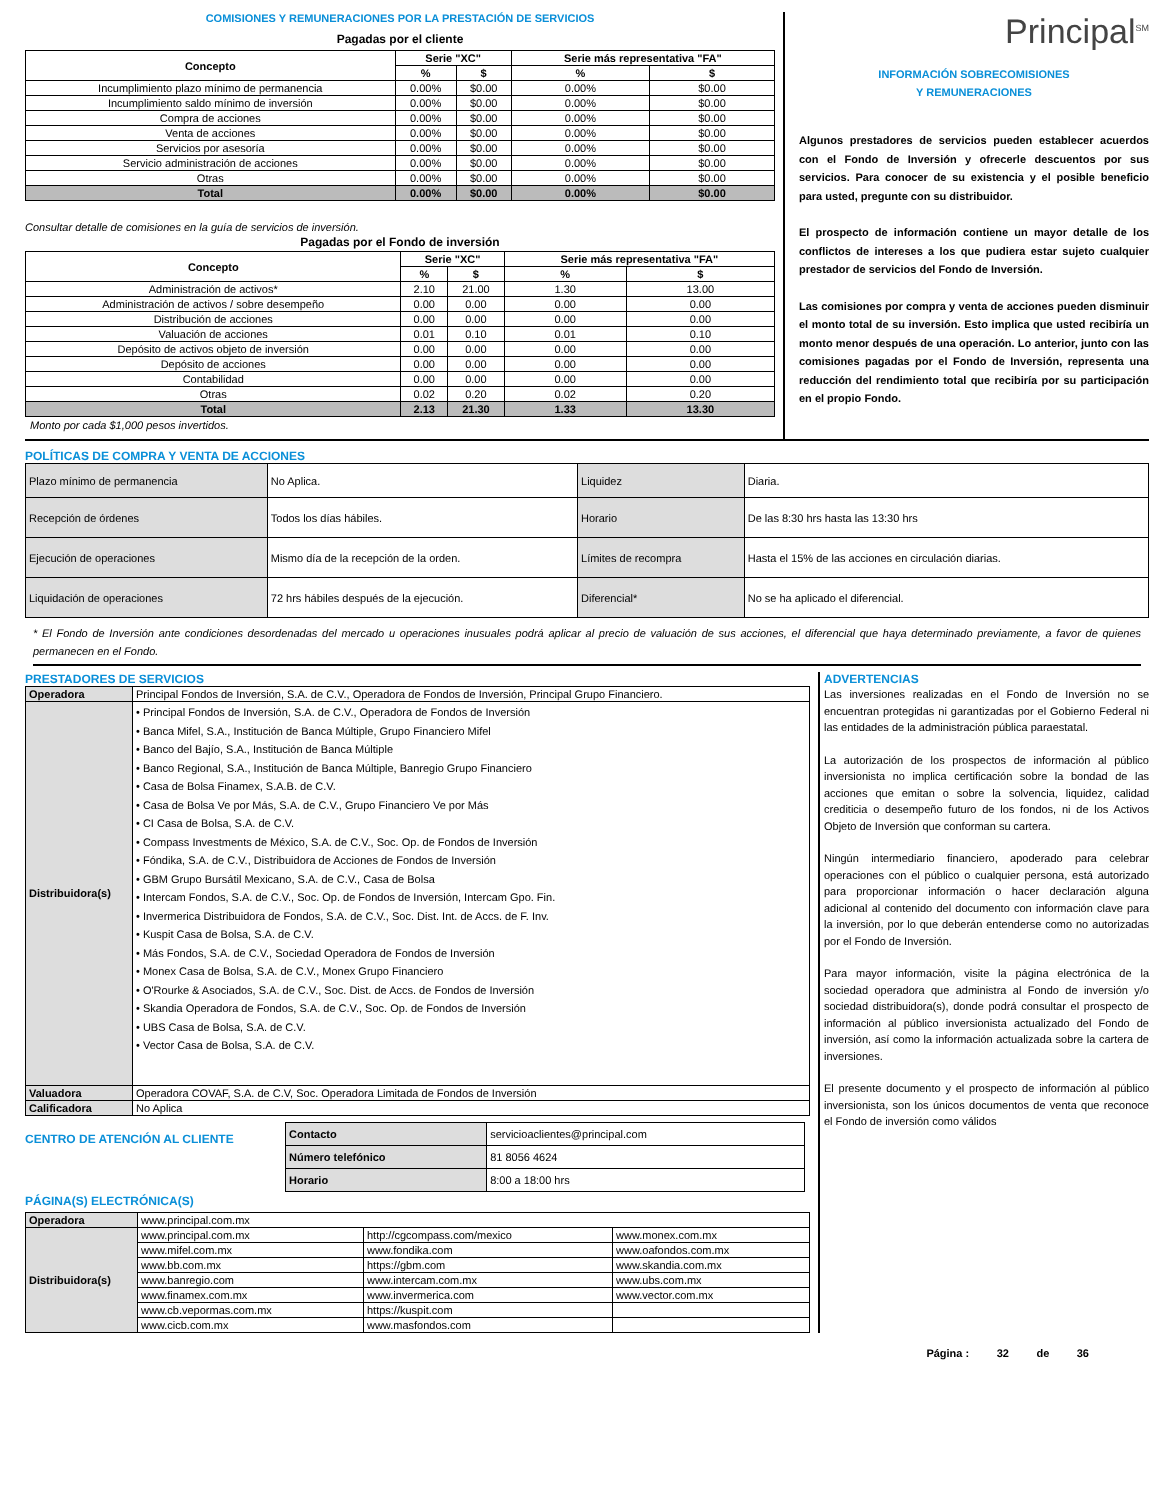COMISIONES Y REMUNERACIONES POR LA PRESTACIÓN DE SERVICIOS
Pagadas por el cliente
| Concepto | Serie "XC" | | Serie más representativa "FA" | |
| --- | --- | --- | --- | --- |
| | % | $ | % | $ |
| Incumplimiento plazo mínimo de permanencia | 0.00% | $0.00 | 0.00% | $0.00 |
| Incumplimiento saldo mínimo de inversión | 0.00% | $0.00 | 0.00% | $0.00 |
| Compra de acciones | 0.00% | $0.00 | 0.00% | $0.00 |
| Venta de acciones | 0.00% | $0.00 | 0.00% | $0.00 |
| Servicios por asesoría | 0.00% | $0.00 | 0.00% | $0.00 |
| Servicio administración de acciones | 0.00% | $0.00 | 0.00% | $0.00 |
| Otras | 0.00% | $0.00 | 0.00% | $0.00 |
| Total | 0.00% | $0.00 | 0.00% | $0.00 |
Consultar detalle de comisiones en la guía de servicios de inversión.
Pagadas por el Fondo de inversión
| Concepto | Serie "XC" | | Serie más representativa "FA" | |
| --- | --- | --- | --- | --- |
| | % | $ | % | $ |
| Administración de activos* | 2.10 | 21.00 | 1.30 | 13.00 |
| Administración de activos / sobre desempeño | 0.00 | 0.00 | 0.00 | 0.00 |
| Distribución de acciones | 0.00 | 0.00 | 0.00 | 0.00 |
| Valuación de acciones | 0.01 | 0.10 | 0.01 | 0.10 |
| Depósito de activos objeto de inversión | 0.00 | 0.00 | 0.00 | 0.00 |
| Depósito de acciones | 0.00 | 0.00 | 0.00 | 0.00 |
| Contabilidad | 0.00 | 0.00 | 0.00 | 0.00 |
| Otras | 0.02 | 0.20 | 0.02 | 0.20 |
| Total | 2.13 | 21.30 | 1.33 | 13.30 |
Monto por cada $1,000 pesos invertidos.
Principal<sup>SM</sup>
INFORMACIÓN SOBRECOMISIONES
Y REMUNERACIONES
Algunos prestadores de servicios pueden establecer acuerdos con el Fondo de Inversión y ofrecerle descuentos por sus servicios. Para conocer de su existencia y el posible beneficio para usted, pregunte con su distribuidor.
El prospecto de información contiene un mayor detalle de los conflictos de intereses a los que pudiera estar sujeto cualquier prestador de servicios del Fondo de Inversión.
Las comisiones por compra y venta de acciones pueden disminuir el monto total de su inversión. Esto implica que usted recibiría un monto menor después de una operación. Lo anterior, junto con las comisiones pagadas por el Fondo de Inversión, representa una reducción del rendimiento total que recibiría por su participación en el propio Fondo.
POLÍTICAS DE COMPRA Y VENTA DE ACCIONES
| Plazo mínimo de permanencia | No Aplica. | Liquidez | Diaria. |
| Recepción de órdenes | Todos los días hábiles. | Horario | De las 8:30 hrs hasta las 13:30 hrs |
| Ejecución de operaciones | Mismo día de la recepción de la orden. | Límites de recompra | Hasta el 15% de las acciones en circulación diarias. |
| Liquidación de operaciones | 72 hrs hábiles después de la ejecución. | Diferencial* | No se ha aplicado el diferencial. |
* El Fondo de Inversión ante condiciones desordenadas del mercado u operaciones inusuales podrá aplicar al precio de valuación de sus acciones, el diferencial que haya determinado previamente, a favor de quienes permanecen en el Fondo.
PRESTADORES DE SERVICIOS
| Operadora | Principal Fondos de Inversión, S.A. de C.V., Operadora de Fondos de Inversión, Principal Grupo Financiero. |
| Distribuidora(s) | • Principal Fondos de Inversión, S.A. de C.V., Operadora de Fondos de Inversión • Banca Mifel, S.A., Institución de Banca Múltiple, Grupo Financiero Mifel • Banco del Bajío, S.A., Institución de Banca Múltiple • Banco Regional, S.A., Institución de Banca Múltiple, Banregio Grupo Financiero • Casa de Bolsa Finamex, S.A.B. de C.V. • Casa de Bolsa Ve por Más, S.A. de C.V., Grupo Financiero Ve por Más • CI Casa de Bolsa, S.A. de C.V. • Compass Investments de México, S.A. de C.V., Soc. Op. de Fondos de Inversión • Fóndika, S.A. de C.V., Distribuidora de Acciones de Fondos de Inversión • GBM Grupo Bursátil Mexicano, S.A. de C.V., Casa de Bolsa • Intercam Fondos, S.A. de C.V., Soc. Op. de Fondos de Inversión, Intercam Gpo. Fin. • Invermerica Distribuidora de Fondos, S.A. de C.V., Soc. Dist. Int. de Accs. de F. Inv. • Kuspit Casa de Bolsa, S.A. de C.V. • Más Fondos, S.A. de C.V., Sociedad Operadora de Fondos de Inversión • Monex Casa de Bolsa, S.A. de C.V., Monex Grupo Financiero • O'Rourke & Asociados, S.A. de C.V., Soc. Dist. de Accs. de Fondos de Inversión • Skandia Operadora de Fondos, S.A. de C.V., Soc. Op. de Fondos de Inversión • UBS Casa de Bolsa, S.A. de C.V. • Vector Casa de Bolsa, S.A. de C.V. |
| Valuadora | Operadora COVAF, S.A. de C.V, Soc. Operadora Limitada de Fondos de Inversión |
| Calificadora | No Aplica |
CENTRO DE ATENCIÓN AL CLIENTE
PÁGINA(S) ELECTRÓNICA(S)
| Contacto | servicioaclientes@principal.com |
| Número telefónico | 81 8056 4624 |
| Horario | 8:00 a 18:00 hrs |
| Operadora | www.principal.com.mx | | |
| Distribuidora(s) | www.principal.com.mx | http://cgcompass.com/mexico | www.monex.com.mx |
| | www.mifel.com.mx | www.fondika.com | www.oafondos.com.mx |
| | www.bb.com.mx | https://gbm.com | www.skandia.com.mx |
| | www.banregio.com | www.intercam.com.mx | www.ubs.com.mx |
| | www.finamex.com.mx | www.invermerica.com | www.vector.com.mx |
| | www.cb.vepormas.com.mx | https://kuspit.com | |
| | www.cicb.com.mx | www.masfondos.com | |
ADVERTENCIAS
Las inversiones realizadas en el Fondo de Inversión no se encuentran protegidas ni garantizadas por el Gobierno Federal ni las entidades de la administración pública paraestatal.
La autorización de los prospectos de información al público inversionista no implica certificación sobre la bondad de las acciones que emitan o sobre la solvencia, liquidez, calidad crediticia o desempeño futuro de los fondos, ni de los Activos Objeto de Inversión que conforman su cartera.
Ningún intermediario financiero, apoderado para celebrar operaciones con el público o cualquier persona, está autorizado para proporcionar información o hacer declaración alguna adicional al contenido del documento con información clave para la inversión, por lo que deberán entenderse como no autorizadas por el Fondo de Inversión.
Para mayor información, visite la página electrónica de la sociedad operadora que administra al Fondo de inversión y/o sociedad distribuidora(s), donde podrá consultar el prospecto de información al público inversionista actualizado del Fondo de inversión, así como la información actualizada sobre la cartera de inversiones.
El presente documento y el prospecto de información al público inversionista, son los únicos documentos de venta que reconoce el Fondo de inversión como válidos
Página : 32 de 36